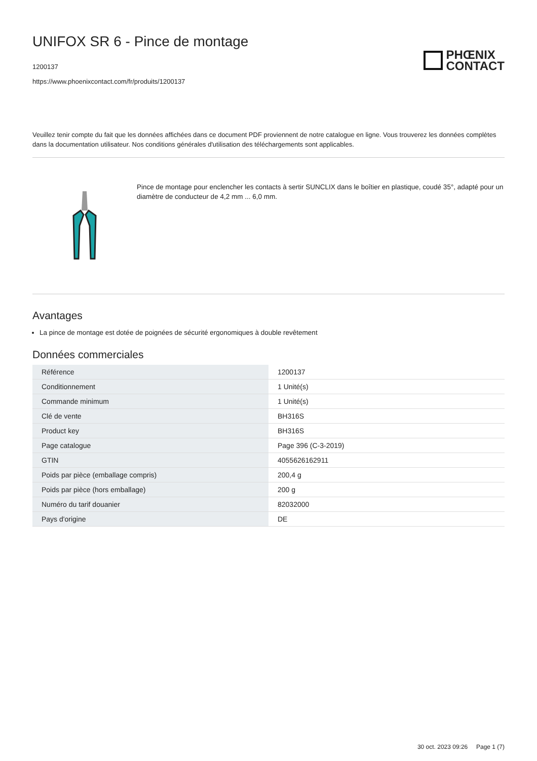UNIFOX SR 6 - Pince de montage
1200137
https://www.phoenixcontact.com/fr/produits/1200137
PHŒNIX
CONTACT
Veuillez tenir compte du fait que les données affichées dans ce document PDF proviennent de notre catalogue en ligne. Vous trouverez les données complètes dans la documentation utilisateur. Nos conditions générales d'utilisation des téléchargements sont applicables.
Pince de montage pour enclencher les contacts à sertir SUNCLIX dans le boîtier en plastique, coudé 35°, adapté pour un diamètre de conducteur de 4,2 mm ... 6,0 mm.
Avantages
La pince de montage est dotée de poignées de sécurité ergonomiques à double revêtement
Données commerciales
| Référence | 1200137 |
| Conditionnement | 1 Unité(s) |
| Commande minimum | 1 Unité(s) |
| Clé de vente | BH316S |
| Product key | BH316S |
| Page catalogue | Page 396 (C-3-2019) |
| GTIN | 4055626162911 |
| Poids par pièce (emballage compris) | 200,4 g |
| Poids par pièce (hors emballage) | 200 g |
| Numéro du tarif douanier | 82032000 |
| Pays d'origine | DE |
30 oct. 2023 09:26 Page 1 (7)